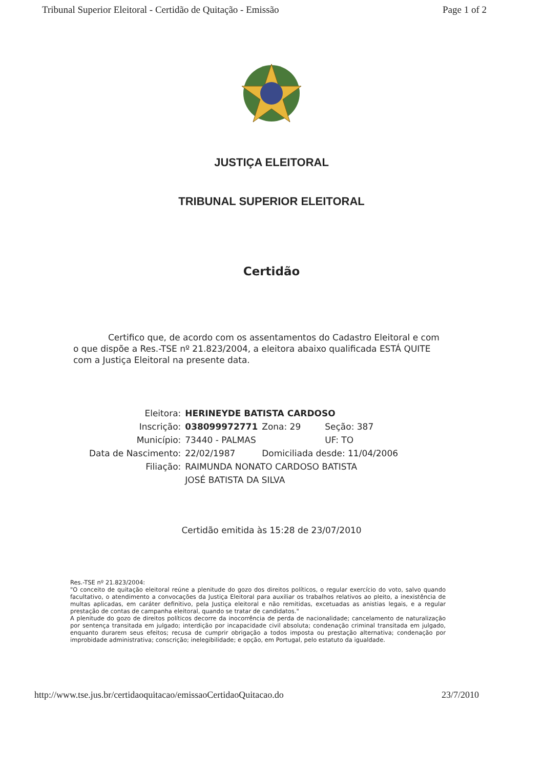Tribunal Superior Eleitoral - Certidão de Quitação - Emissão Page 1 of 2
JUSTIÇA ELEITORAL
TRIBUNAL SUPERIOR ELEITORAL
Certidão
Certifico que, de acordo com os assentamentos do Cadastro Eleitoral e com o que dispõe a Res.-TSE nº 21.823/2004, a eleitora abaixo qualificada ESTÁ QUITE com a Justiça Eleitoral na presente data.
| Eleitora: | HERINEYDE BATISTA CARDOSO | | |
| Inscrição: | 038099972771 | Zona: 29 | Seção: 387 |
| Município: | 73440 - PALMAS | | UF: TO |
| Data de Nascimento: | 22/02/1987 | Domiciliada desde: 11/04/2006 | |
| Filiação: | RAIMUNDA NONATO CARDOSO BATISTA | | |
| | JOSÉ BATISTA DA SILVA | | |
Certidão emitida às 15:28 de 23/07/2010
Res.-TSE nº 21.823/2004:
"O conceito de quitação eleitoral reúne a plenitude do gozo dos direitos políticos, o regular exercício do voto, salvo quando facultativo, o atendimento a convocações da Justiça Eleitoral para auxiliar os trabalhos relativos ao pleito, a inexistência de multas aplicadas, em caráter definitivo, pela Justiça eleitoral e não remitidas, excetuadas as anistias legais, e a regular prestação de contas de campanha eleitoral, quando se tratar de candidatos."
A plenitude do gozo de direitos políticos decorre da inocorrência de perda de nacionalidade; cancelamento de naturalização por sentença transitada em julgado; interdição por incapacidade civil absoluta; condenação criminal transitada em julgado, enquanto durarem seus efeitos; recusa de cumprir obrigação a todos imposta ou prestação alternativa; condenação por improbidade administrativa; conscrição; inelegibilidade; e opção, em Portugal, pelo estatuto da igualdade.
http://www.tse.jus.br/certidaoquitacao/emissaoCertidaoQuitacao.do 23/7/2010